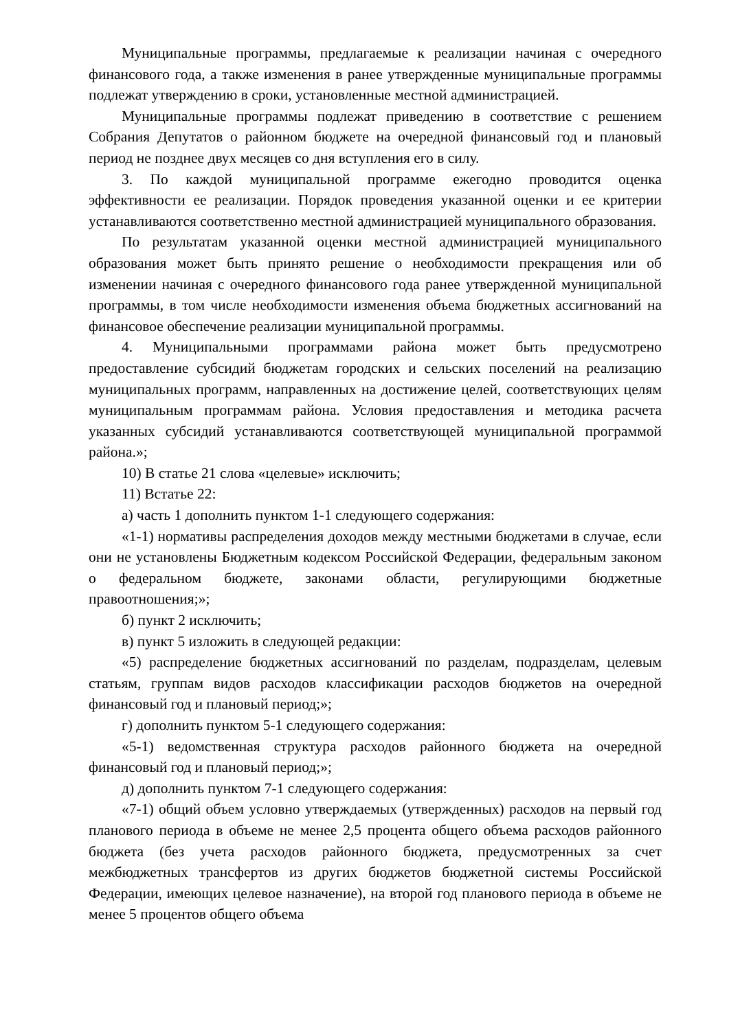Муниципальные программы, предлагаемые к реализации начиная с очередного финансового года, а также изменения в ранее утвержденные муниципальные программы подлежат утверждению в сроки, установленные местной администрацией.
Муниципальные программы подлежат приведению в соответствие с решением Собрания Депутатов о районном бюджете на очередной финансовый год и плановый период не позднее двух месяцев со дня вступления его в силу.
3. По каждой муниципальной программе ежегодно проводится оценка эффективности ее реализации. Порядок проведения указанной оценки и ее критерии устанавливаются соответственно местной администрацией муниципального образования.
По результатам указанной оценки местной администрацией муниципального образования может быть принято решение о необходимости прекращения или об изменении начиная с очередного финансового года ранее утвержденной муниципальной программы, в том числе необходимости изменения объема бюджетных ассигнований на финансовое обеспечение реализации муниципальной программы.
4. Муниципальными программами района может быть предусмотрено предоставление субсидий бюджетам городских и сельских поселений на реализацию муниципальных программ, направленных на достижение целей, соответствующих целям муниципальным программам района. Условия предоставления и методика расчета указанных субсидий устанавливаются соответствующей муниципальной программой района.»;
10) В статье 21 слова «целевые» исключить;
11) Встатье 22:
а) часть 1 дополнить пунктом 1-1 следующего содержания:
«1-1) нормативы распределения доходов между местными бюджетами в случае, если они не установлены Бюджетным кодексом Российской Федерации, федеральным законом о федеральном бюджете, законами области, регулирующими бюджетные правоотношения;»;
б) пункт 2 исключить;
в) пункт 5 изложить в следующей редакции:
«5) распределение бюджетных ассигнований по разделам, подразделам, целевым статьям, группам видов расходов классификации расходов бюджетов на очередной финансовый год и плановый период;»;
г) дополнить пунктом 5-1 следующего содержания:
«5-1) ведомственная структура расходов районного бюджета на очередной финансовый год и плановый период;»;
д) дополнить пунктом 7-1 следующего содержания:
«7-1) общий объем условно утверждаемых (утвержденных) расходов на первый год планового периода в объеме не менее 2,5 процента общего объема расходов районного бюджета (без учета расходов районного бюджета, предусмотренных за счет межбюджетных трансфертов из других бюджетов бюджетной системы Российской Федерации, имеющих целевое назначение), на второй год планового периода в объеме не менее 5 процентов общего объема